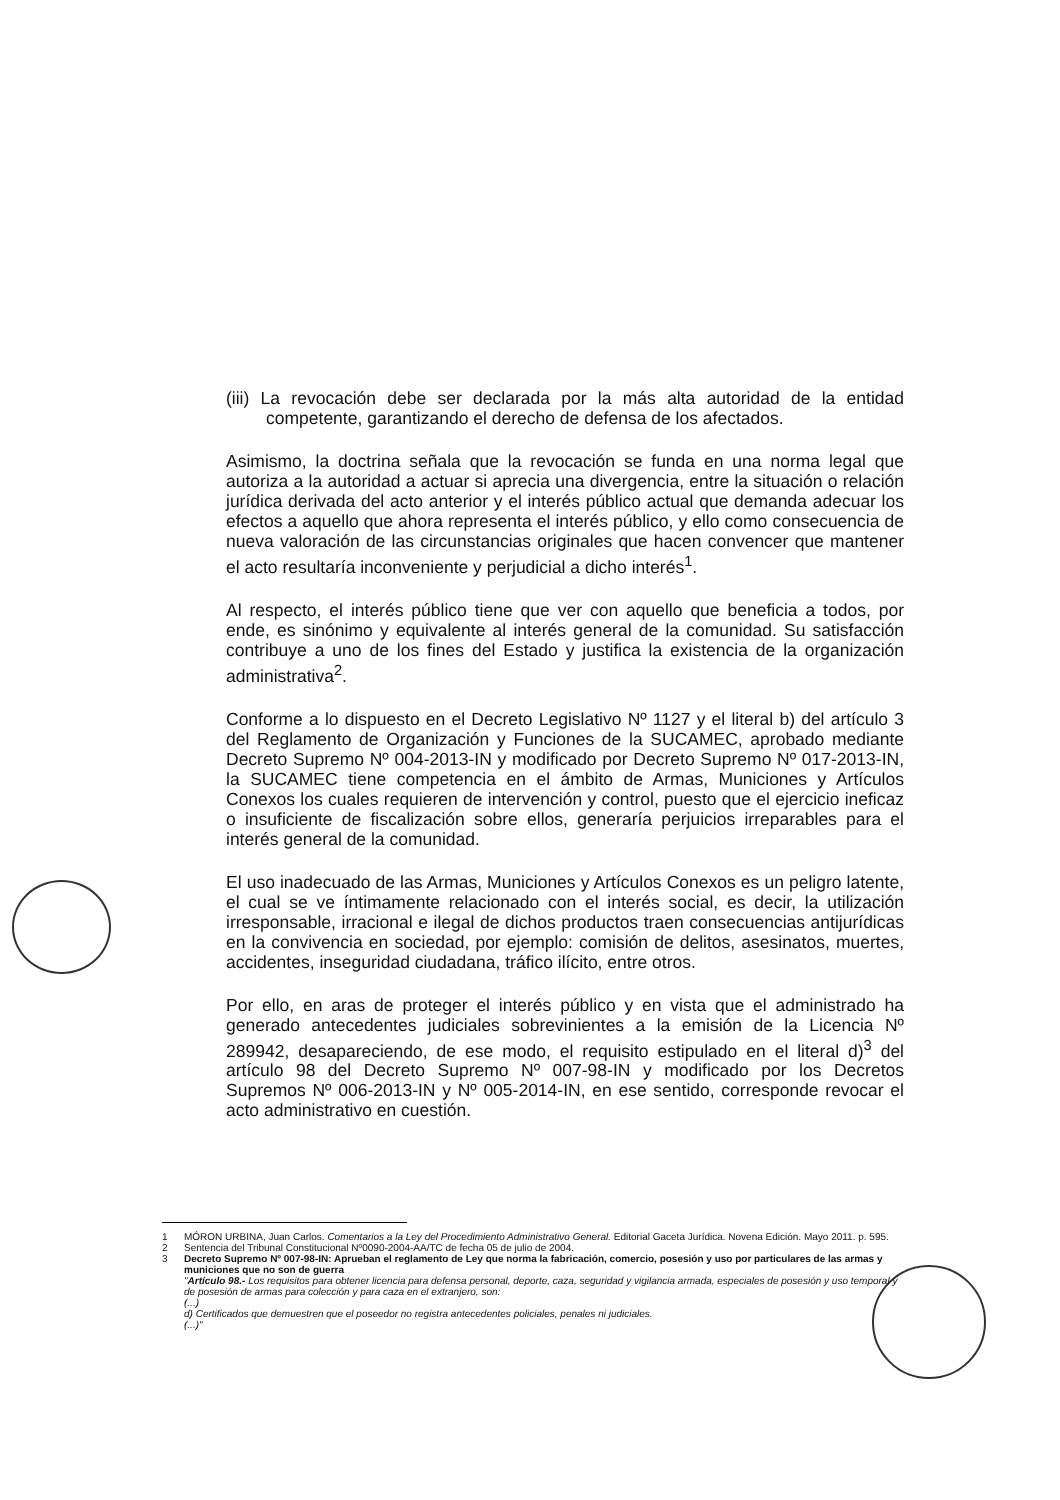(iii) La revocación debe ser declarada por la más alta autoridad de la entidad competente, garantizando el derecho de defensa de los afectados.
Asimismo, la doctrina señala que la revocación se funda en una norma legal que autoriza a la autoridad a actuar si aprecia una divergencia, entre la situación o relación jurídica derivada del acto anterior y el interés público actual que demanda adecuar los efectos a aquello que ahora representa el interés público, y ello como consecuencia de nueva valoración de las circunstancias originales que hacen convencer que mantener el acto resultaría inconveniente y perjudicial a dicho interés<sup>1</sup>.
Al respecto, el interés público tiene que ver con aquello que beneficia a todos, por ende, es sinónimo y equivalente al interés general de la comunidad. Su satisfacción contribuye a uno de los fines del Estado y justifica la existencia de la organización administrativa<sup>2</sup>.
Conforme a lo dispuesto en el Decreto Legislativo Nº 1127 y el literal b) del artículo 3 del Reglamento de Organización y Funciones de la SUCAMEC, aprobado mediante Decreto Supremo Nº 004-2013-IN y modificado por Decreto Supremo Nº 017-2013-IN, la SUCAMEC tiene competencia en el ámbito de Armas, Municiones y Artículos Conexos los cuales requieren de intervención y control, puesto que el ejercicio ineficaz o insuficiente de fiscalización sobre ellos, generaría perjuicios irreparables para el interés general de la comunidad.
El uso inadecuado de las Armas, Municiones y Artículos Conexos es un peligro latente, el cual se ve íntimamente relacionado con el interés social, es decir, la utilización irresponsable, irracional e ilegal de dichos productos traen consecuencias antijurídicas en la convivencia en sociedad, por ejemplo: comisión de delitos, asesinatos, muertes, accidentes, inseguridad ciudadana, tráfico ilícito, entre otros.
Por ello, en aras de proteger el interés público y en vista que el administrado ha generado antecedentes judiciales sobrevinientes a la emisión de la Licencia Nº 289942, desapareciendo, de ese modo, el requisito estipulado en el literal d)<sup>3</sup> del artículo 98 del Decreto Supremo Nº 007-98-IN y modificado por los Decretos Supremos Nº 006-2013-IN y Nº 005-2014-IN, en ese sentido, corresponde revocar el acto administrativo en cuestión.
1 MÓRON URBINA, Juan Carlos. Comentarios a la Ley del Procedimiento Administrativo General. Editorial Gaceta Jurídica. Novena Edición. Mayo 2011. p. 595.
2 Sentencia del Tribunal Constitucional Nº0090-2004-AA/TC de fecha 05 de julio de 2004.
3 Decreto Supremo Nº 007-98-IN: Aprueban el reglamento de Ley que norma la fabricación, comercio, posesión y uso por particulares de las armas y municiones que no son de guerra
"Artículo 98.- Los requisitos para obtener licencia para defensa personal, deporte, caza, seguridad y vigilancia armada, especiales de posesión y uso temporal y de posesión de armas para colección y para caza en el extranjero, son:
(...)
d) Certificados que demuestren que el poseedor no registra antecedentes policiales, penales ni judiciales.
(...)"